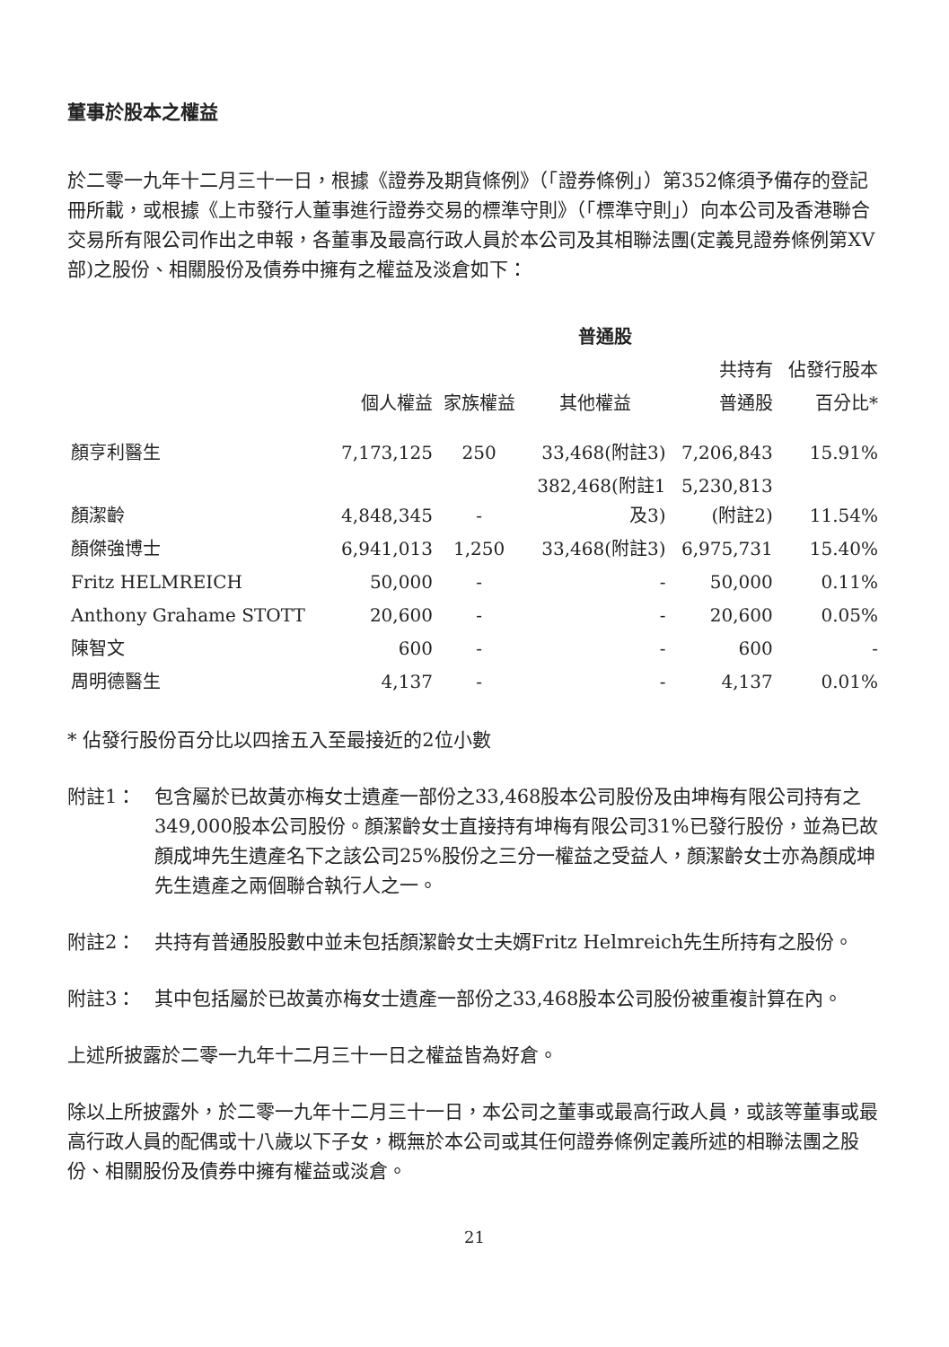董事於股本之權益
於二零一九年十二月三十一日，根據《證券及期貨條例》（「證券條例」）第352條須予備存的登記冊所載，或根據《上市發行人董事進行證券交易的標準守則》（「標準守則」）向本公司及香港聯合交易所有限公司作出之申報，各董事及最高行政人員於本公司及其相聯法團(定義見證券條例第XV部)之股份、相關股份及債券中擁有之權益及淡倉如下：
| | 普通股 | | | | |
| --- | --- | --- | --- | --- | --- |
| | | | | 共持有 | 佔發行股本 |
| | 個人權益 | 家族權益 | 其他權益 | 普通股 | 百分比* |
| 顏亨利醫生 | 7,173,125 | 250 | 33,468(附註3) | 7,206,843 | 15.91% |
| 顏潔齡 | 4,848,345 | - | 382,468(附註1 及3) | 5,230,813 (附註2) | 11.54% |
| 顏傑強博士 | 6,941,013 | 1,250 | 33,468(附註3) | 6,975,731 | 15.40% |
| Fritz HELMREICH | 50,000 | - | - | 50,000 | 0.11% |
| Anthony Grahame STOTT | 20,600 | - | - | 20,600 | 0.05% |
| 陳智文 | 600 | - | - | 600 | - |
| 周明德醫生 | 4,137 | - | - | 4,137 | 0.01% |
* 佔發行股份百分比以四捨五入至最接近的2位小數
附註1： 包含屬於已故黃亦梅女士遺產一部份之33,468股本公司股份及由坤梅有限公司持有之349,000股本公司股份。顏潔齡女士直接持有坤梅有限公司31%已發行股份，並為已故顏成坤先生遺產名下之該公司25%股份之三分一權益之受益人，顏潔齡女士亦為顏成坤先生遺產之兩個聯合執行人之一。
附註2： 共持有普通股股數中並未包括顏潔齡女士夫婿Fritz Helmreich先生所持有之股份。
附註3： 其中包括屬於已故黃亦梅女士遺產一部份之33,468股本公司股份被重複計算在內。
上述所披露於二零一九年十二月三十一日之權益皆為好倉。
除以上所披露外，於二零一九年十二月三十一日，本公司之董事或最高行政人員，或該等董事或最高行政人員的配偶或十八歲以下子女，概無於本公司或其任何證券條例定義所述的相聯法團之股份、相關股份及債券中擁有權益或淡倉。
21